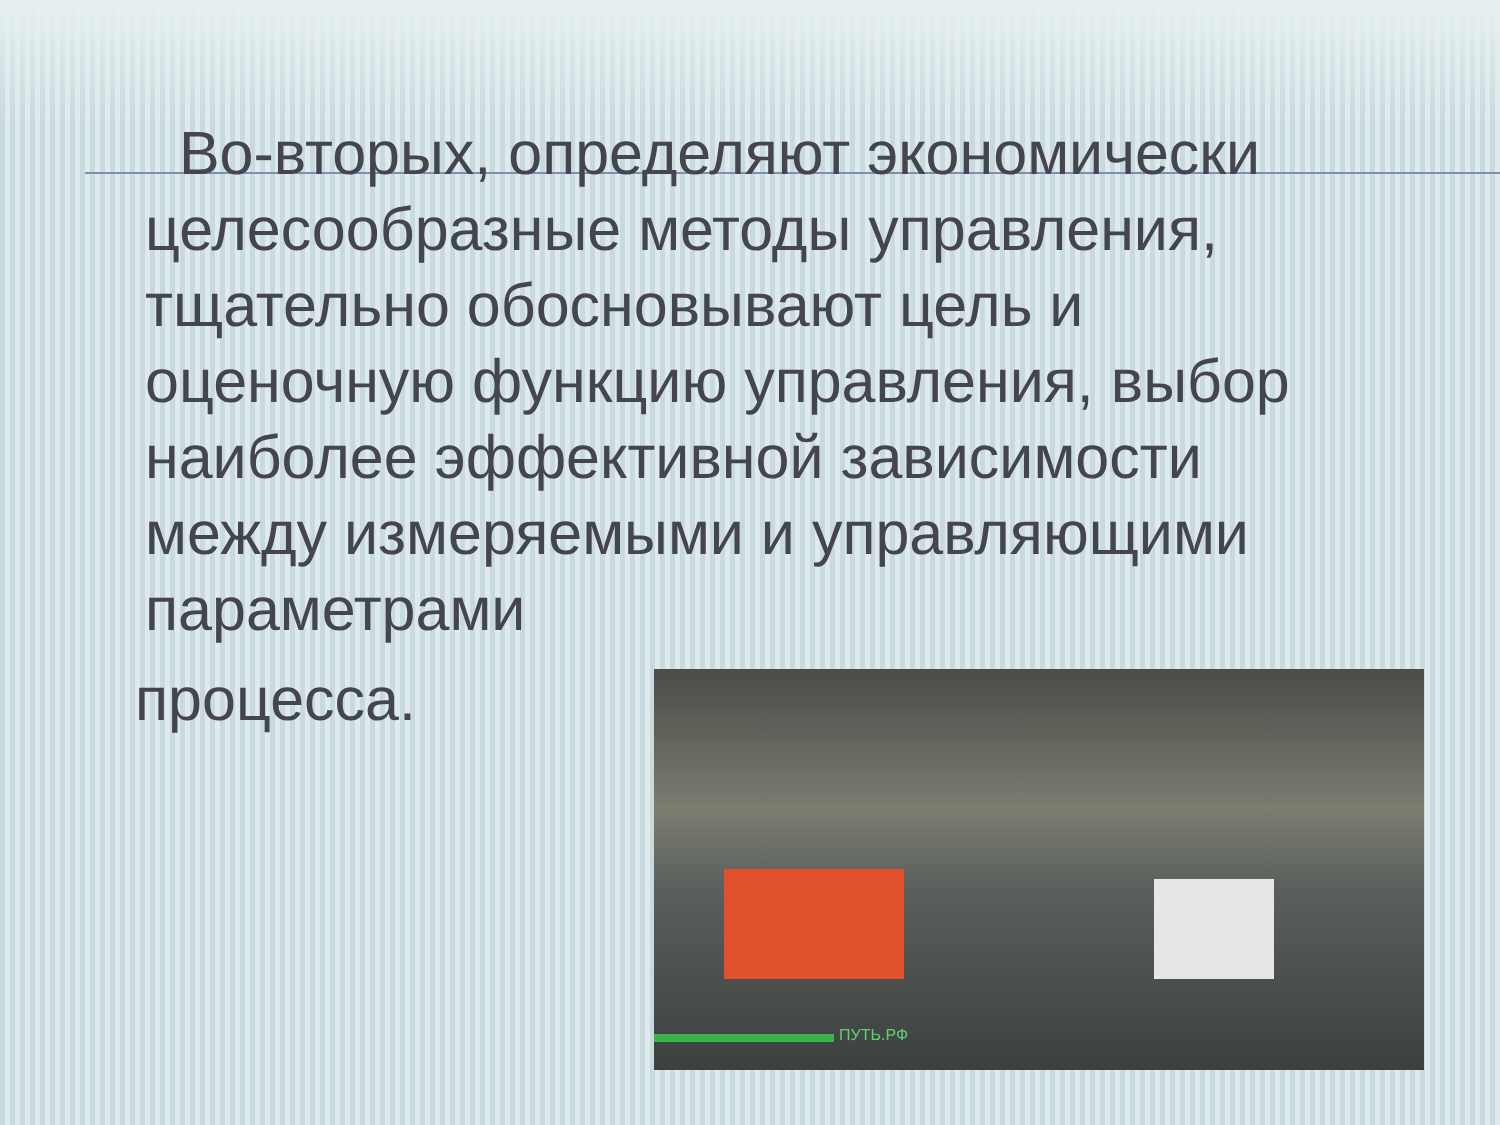Во-вторых, определяют экономически целесообразные методы управления, тщательно обосновывают цель и оценочную функцию управления, выбор наиболее эффективной зависимости между измеряемыми и управляющими параметрами
процесса.
ПУТЬ.РФ